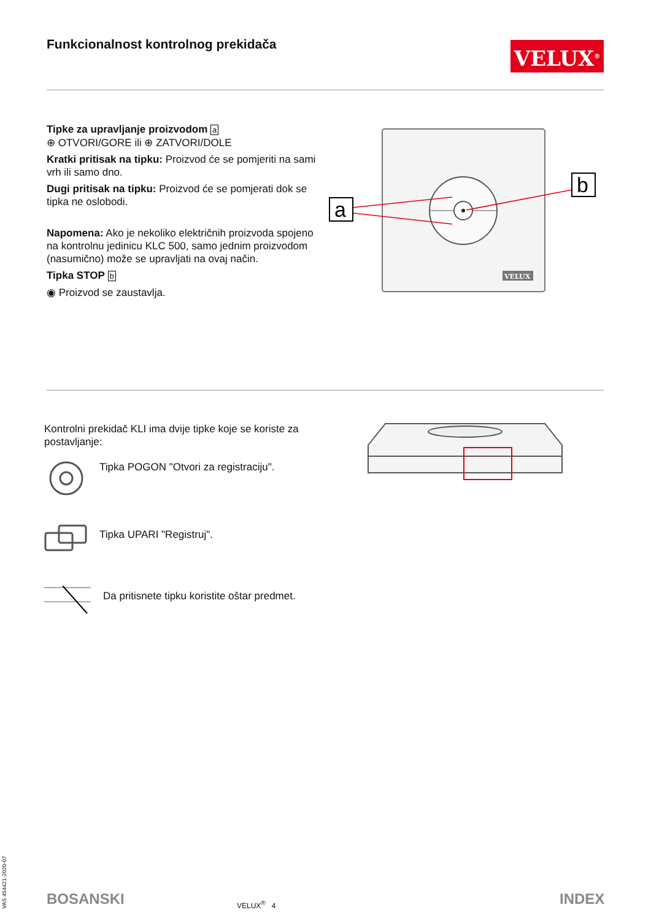Funkcionalnost kontrolnog prekidača
VELUX<sup>®</sup>
Tipke za upravljanje proizvodom a
⊕ OTVORI/GORE ili ⊕ ZATVORI/DOLE
Kratki pritisak na tipku: Proizvod će se pomjeriti na sami vrh ili samo dno.
Dugi pritisak na tipku: Proizvod će se pomjerati dok se tipka ne oslobodi.
Napomena: Ako je nekoliko električnih proizvoda spojeno na kontrolnu jedinicu KLC 500, samo jednim proizvodom (nasumično) može se upravljati na ovaj način.
Tipka STOP b
◉ Proizvod se zaustavlja.
a
b
VELUX
Kontrolni prekidač KLI ima dvije tipke koje se koriste za postavljanje:
Tipka POGON "Otvori za registraciju".
Tipka UPARI "Registruj".
Da pritisnete tipku koristite oštar predmet.
VAS 454421-2020-07
BOSANSKI VELUX<sup>®</sup> 4 INDEX